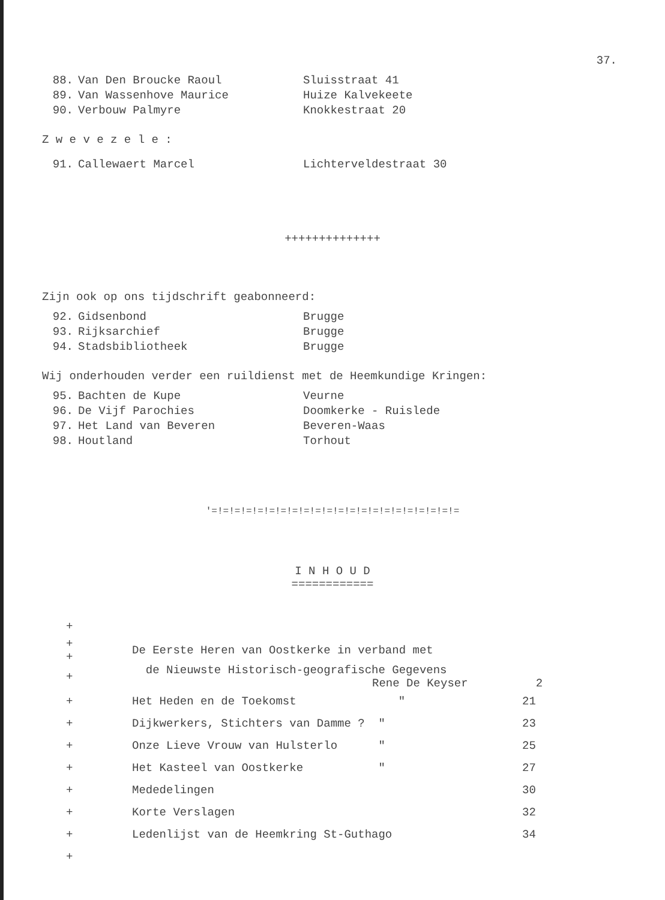37.
88. Van Den Broucke Raoul Sluisstraat 41
89. Van Wassenhove Maurice Huize Kalvekeete
90. Verbouw Palmyre Knokkestraat 20
Z w e v e z e l e :
91. Callewaert Marcel Lichterveldestraat 30
++++++++++++++
Zijn ook op ons tijdschrift geabonneerd:
92. Gidsenbond Brugge
93. Rijksarchief Brugge
94. Stadsbibliotheek Brugge
Wij onderhouden verder een ruildienst met de Heemkundige Kringen:
95. Bachten de Kupe Veurne
96. De Vijf Parochies Doomkerke - Ruislede
97. Het Land van Beveren Beveren-Waas
98. Houtland Torhout
'=!=!=!=!=!=!=!=!=!=!=!=!=!=!=!=!=!=!=!=!=!=
I N H O U D
============
| + | | |
| + + | De Eerste Heren van Oostkerke in verband met | |
| + | de Nieuwste Historisch-geografische Gegevens Rene De Keyser | 2 |
| + | Het Heden en de Toekomst " | 21 |
| + | Dijkwerkers, Stichters van Damme ? " | 23 |
| + | Onze Lieve Vrouw van Hulsterlo " | 25 |
| + | Het Kasteel van Oostkerke " | 27 |
| + | Mededelingen | 30 |
| + | Korte Verslagen | 32 |
| + | Ledenlijst van de Heemkring St-Guthago | 34 |
| + | | |